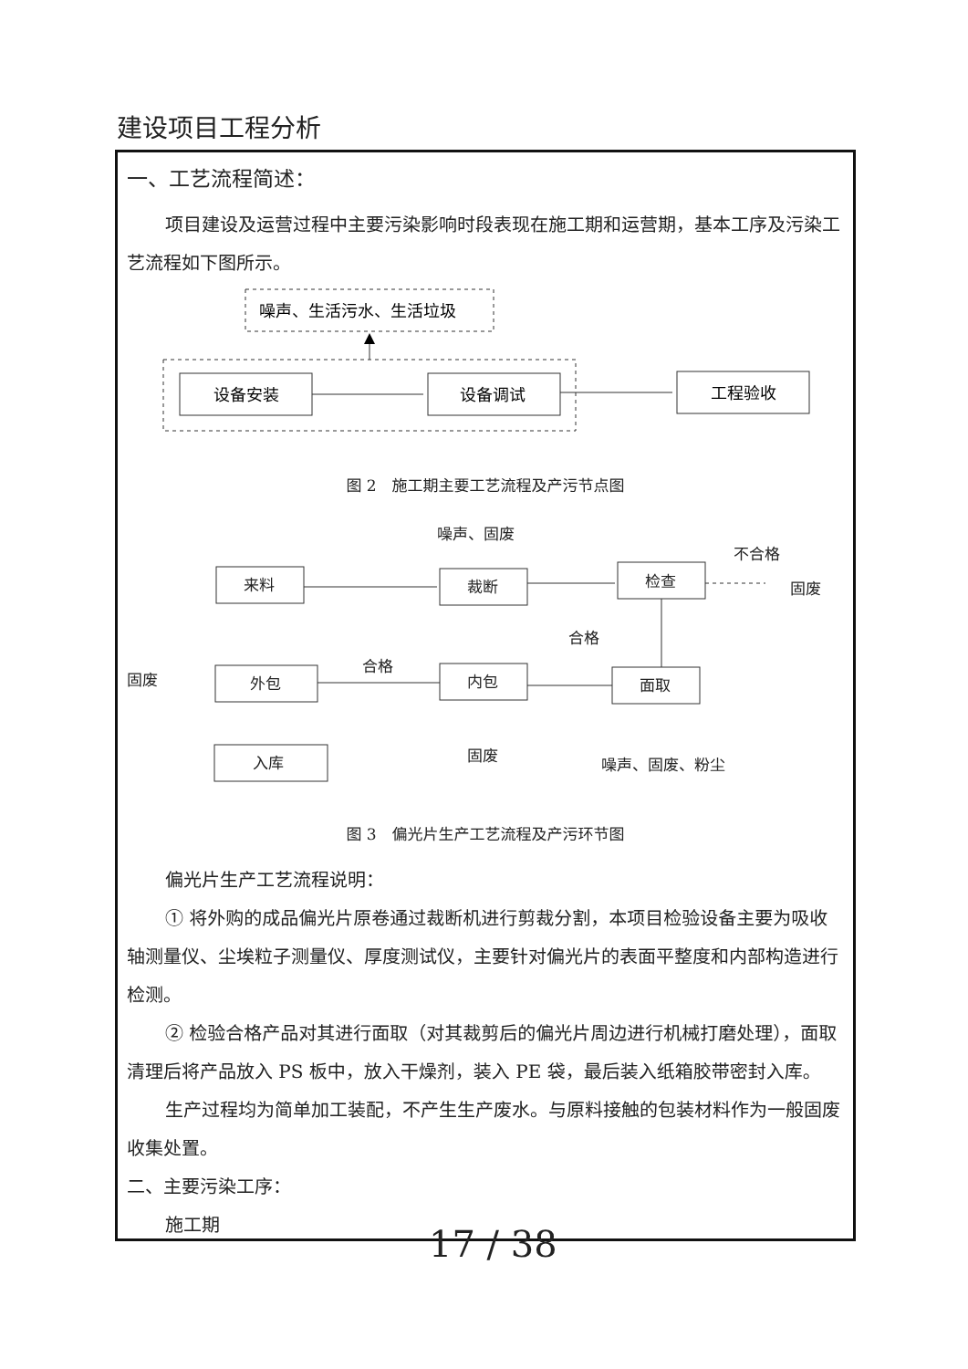建设项目工程分析
一、工艺流程简述：
项目建设及运营过程中主要污染影响时段表现在施工期和运营期，基本工序及污染工艺流程如下图所示。
噪声、生活污水、生活垃圾
设备安装
设备调试
工程验收
图 2　施工期主要工艺流程及产污节点图
噪声、固废
不合格
固废
来料
裁断
检查
合格
固废
合格
外包
内包
面取
入库
固废
噪声、固废、粉尘
图 3　偏光片生产工艺流程及产污环节图
偏光片生产工艺流程说明：
① 将外购的成品偏光片原卷通过裁断机进行剪裁分割，本项目检验设备主要为吸收轴测量仪、尘埃粒子测量仪、厚度测试仪，主要针对偏光片的表面平整度和内部构造进行检测。
② 检验合格产品对其进行面取（对其裁剪后的偏光片周边进行机械打磨处理），面取清理后将产品放入 PS 板中，放入干燥剂，装入 PE 袋，最后装入纸箱胶带密封入库。
生产过程均为简单加工装配，不产生生产废水。与原料接触的包装材料作为一般固废收集处置。
二、主要污染工序：
施工期
17 / 38